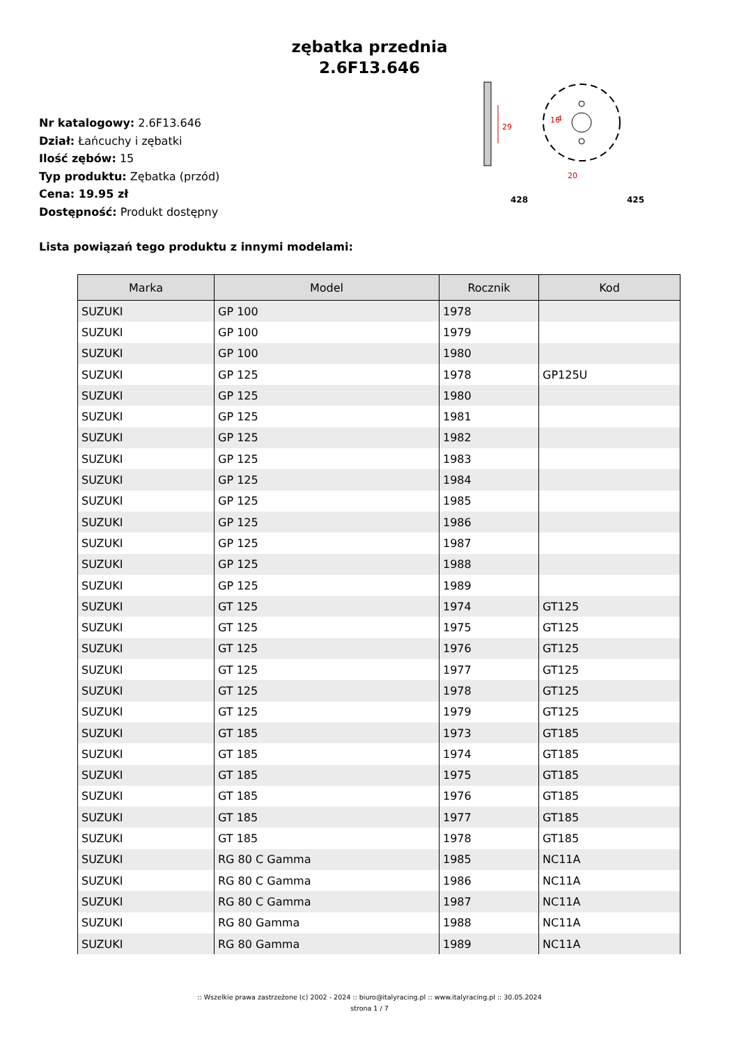zębatka przednia
2.6F13.646
Nr katalogowy: 2.6F13.646
Dział: Łańcuchy i zębatki
Ilość zębów: 15
Typ produktu: Zębatka (przód)
Cena: 19.95 zł
Dostępność: Produkt dostępny
29
16
4
20
428
425
Lista powiązań tego produktu z innymi modelami:
| Marka | Model | Rocznik | Kod |
| --- | --- | --- | --- |
| SUZUKI | GP 100 | 1978 | |
| SUZUKI | GP 100 | 1979 | |
| SUZUKI | GP 100 | 1980 | |
| SUZUKI | GP 125 | 1978 | GP125U |
| SUZUKI | GP 125 | 1980 | |
| SUZUKI | GP 125 | 1981 | |
| SUZUKI | GP 125 | 1982 | |
| SUZUKI | GP 125 | 1983 | |
| SUZUKI | GP 125 | 1984 | |
| SUZUKI | GP 125 | 1985 | |
| SUZUKI | GP 125 | 1986 | |
| SUZUKI | GP 125 | 1987 | |
| SUZUKI | GP 125 | 1988 | |
| SUZUKI | GP 125 | 1989 | |
| SUZUKI | GT 125 | 1974 | GT125 |
| SUZUKI | GT 125 | 1975 | GT125 |
| SUZUKI | GT 125 | 1976 | GT125 |
| SUZUKI | GT 125 | 1977 | GT125 |
| SUZUKI | GT 125 | 1978 | GT125 |
| SUZUKI | GT 125 | 1979 | GT125 |
| SUZUKI | GT 185 | 1973 | GT185 |
| SUZUKI | GT 185 | 1974 | GT185 |
| SUZUKI | GT 185 | 1975 | GT185 |
| SUZUKI | GT 185 | 1976 | GT185 |
| SUZUKI | GT 185 | 1977 | GT185 |
| SUZUKI | GT 185 | 1978 | GT185 |
| SUZUKI | RG 80 C Gamma | 1985 | NC11A |
| SUZUKI | RG 80 C Gamma | 1986 | NC11A |
| SUZUKI | RG 80 C Gamma | 1987 | NC11A |
| SUZUKI | RG 80 Gamma | 1988 | NC11A |
| SUZUKI | RG 80 Gamma | 1989 | NC11A |
:: Wszelkie prawa zastrzeżone (c) 2002 - 2024 :: biuro@italyracing.pl :: www.italyracing.pl :: 30.05.2024
strona 1 / 7